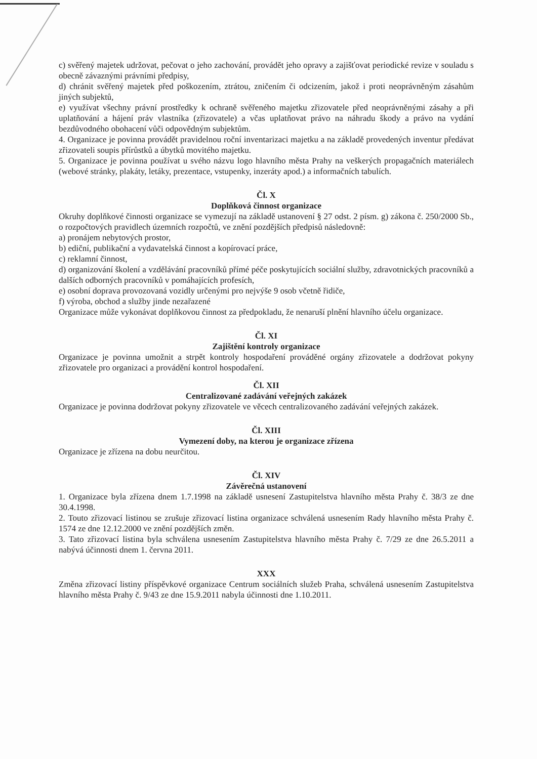c) svěřený majetek udržovat, pečovat o jeho zachování, provádět jeho opravy a zajišťovat periodické revize v souladu s obecně závaznými právními předpisy,
d) chránit svěřený majetek před poškozením, ztrátou, zničením či odcizením, jakož i proti neoprávněným zásahům jiných subjektů,
e) využívat všechny právní prostředky k ochraně svěřeného majetku zřizovatele před neoprávněnými zásahy a při uplatňování a hájení práv vlastníka (zřizovatele) a včas uplatňovat právo na náhradu škody a právo na vydání bezdůvodného obohacení vůči odpovědným subjektům.
4. Organizace je povinna provádět pravidelnou roční inventarizaci majetku a na základě provedených inventur předávat zřizovateli soupis přírůstků a úbytků movitého majetku.
5. Organizace je povinna používat u svého názvu logo hlavního města Prahy na veškerých propagačních materiálech (webové stránky, plakáty, letáky, prezentace, vstupenky, inzeráty apod.) a informačních tabulích.
Čl. X
Doplňková činnost organizace
Okruhy doplňkové činnosti organizace se vymezují na základě ustanovení § 27 odst. 2 písm. g) zákona č. 250/2000 Sb., o rozpočtových pravidlech územních rozpočtů, ve znění pozdějších předpisů následovně:
a) pronájem nebytových prostor,
b) ediční, publikační a vydavatelská činnost a kopírovací práce,
c) reklamní činnost,
d) organizování školení a vzdělávání pracovníků přímé péče poskytujících sociální služby, zdravotnických pracovníků a dalších odborných pracovníků v pomáhajících profesích,
e) osobní doprava provozovaná vozidly určenými pro nejvýše 9 osob včetně řidiče,
f) výroba, obchod a služby jinde nezařazené
Organizace může vykonávat doplňkovou činnost za předpokladu, že nenaruší plnění hlavního účelu organizace.
Čl. XI
Zajištění kontroly organizace
Organizace je povinna umožnit a strpět kontroly hospodaření prováděné orgány zřizovatele a dodržovat pokyny zřizovatele pro organizaci a provádění kontrol hospodaření.
Čl. XII
Centralizované zadávání veřejných zakázek
Organizace je povinna dodržovat pokyny zřizovatele ve věcech centralizovaného zadávání veřejných zakázek.
Čl. XIII
Vymezení doby, na kterou je organizace zřízena
Organizace je zřízena na dobu neurčitou.
Čl. XIV
Závěrečná ustanovení
1. Organizace byla zřízena dnem 1.7.1998 na základě usnesení Zastupitelstva hlavního města Prahy č. 38/3 ze dne 30.4.1998.
2. Touto zřizovací listinou se zrušuje zřizovací listina organizace schválená usnesením Rady hlavního města Prahy č. 1574 ze dne 12.12.2000 ve znění pozdějších změn.
3. Tato zřizovací listina byla schválena usnesením Zastupitelstva hlavního města Prahy č. 7/29 ze dne 26.5.2011 a nabývá účinnosti dnem 1. června 2011.
XXX
Změna zřizovací listiny příspěvkové organizace Centrum sociálních služeb Praha, schválená usnesením Zastupitelstva hlavního města Prahy č. 9/43 ze dne 15.9.2011 nabyla účinnosti dne 1.10.2011.